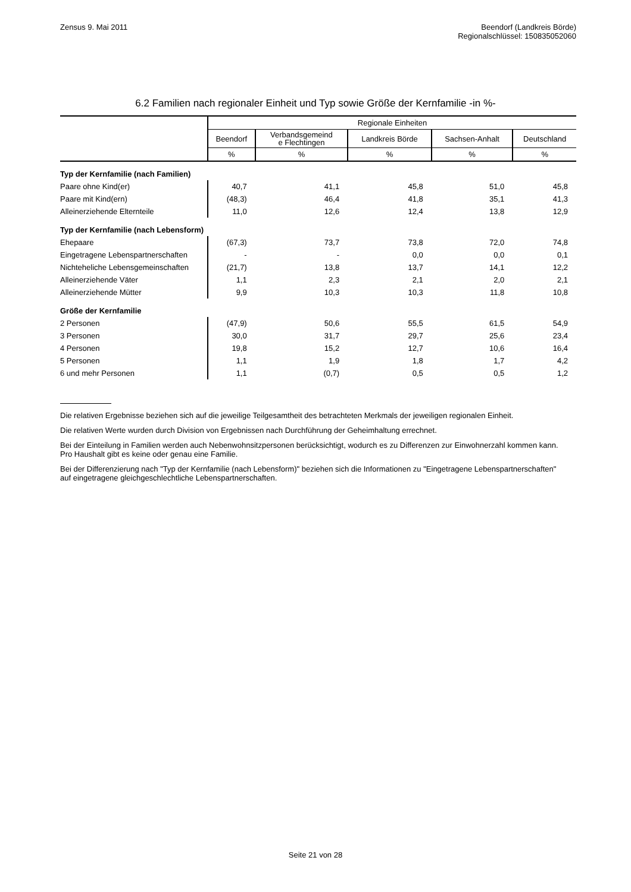Zensus 9. Mai 2011 Beendorf (Landkreis Börde)
Regionalschlüssel: 150835052060
6.2 Familien nach regionaler Einheit und Typ sowie Größe der Kernfamilie -in %-
| | Regionale Einheiten | | | | |
| | Beendorf | Verbandsgemeind e Flechtingen | Landkreis Börde | Sachsen-Anhalt | Deutschland |
| | % | % | % | % | % |
| Typ der Kernfamilie (nach Familien) | | | | | |
| Paare ohne Kind(er) | 40,7 | 41,1 | 45,8 | 51,0 | 45,8 |
| Paare mit Kind(ern) | (48,3) | 46,4 | 41,8 | 35,1 | 41,3 |
| Alleinerziehende Elternteile | 11,0 | 12,6 | 12,4 | 13,8 | 12,9 |
| Typ der Kernfamilie (nach Lebensform) | | | | | |
| Ehepaare | (67,3) | 73,7 | 73,8 | 72,0 | 74,8 |
| Eingetragene Lebenspartnerschaften | - | - | 0,0 | 0,0 | 0,1 |
| Nichteheliche Lebensgemeinschaften | (21,7) | 13,8 | 13,7 | 14,1 | 12,2 |
| Alleinerziehende Väter | 1,1 | 2,3 | 2,1 | 2,0 | 2,1 |
| Alleinerziehende Mütter | 9,9 | 10,3 | 10,3 | 11,8 | 10,8 |
| Größe der Kernfamilie | | | | | |
| 2 Personen | (47,9) | 50,6 | 55,5 | 61,5 | 54,9 |
| 3 Personen | 30,0 | 31,7 | 29,7 | 25,6 | 23,4 |
| 4 Personen | 19,8 | 15,2 | 12,7 | 10,6 | 16,4 |
| 5 Personen | 1,1 | 1,9 | 1,8 | 1,7 | 4,2 |
| 6 und mehr Personen | 1,1 | (0,7) | 0,5 | 0,5 | 1,2 |
Die relativen Ergebnisse beziehen sich auf die jeweilige Teilgesamtheit des betrachteten Merkmals der jeweiligen regionalen Einheit.
Die relativen Werte wurden durch Division von Ergebnissen nach Durchführung der Geheimhaltung errechnet.
Bei der Einteilung in Familien werden auch Nebenwohnsitzpersonen berücksichtigt, wodurch es zu Differenzen zur Einwohnerzahl kommen kann. Pro Haushalt gibt es keine oder genau eine Familie.
Bei der Differenzierung nach "Typ der Kernfamilie (nach Lebensform)" beziehen sich die Informationen zu "Eingetragene Lebenspartnerschaften" auf eingetragene gleichgeschlechtliche Lebenspartnerschaften.
Seite 21 von 28